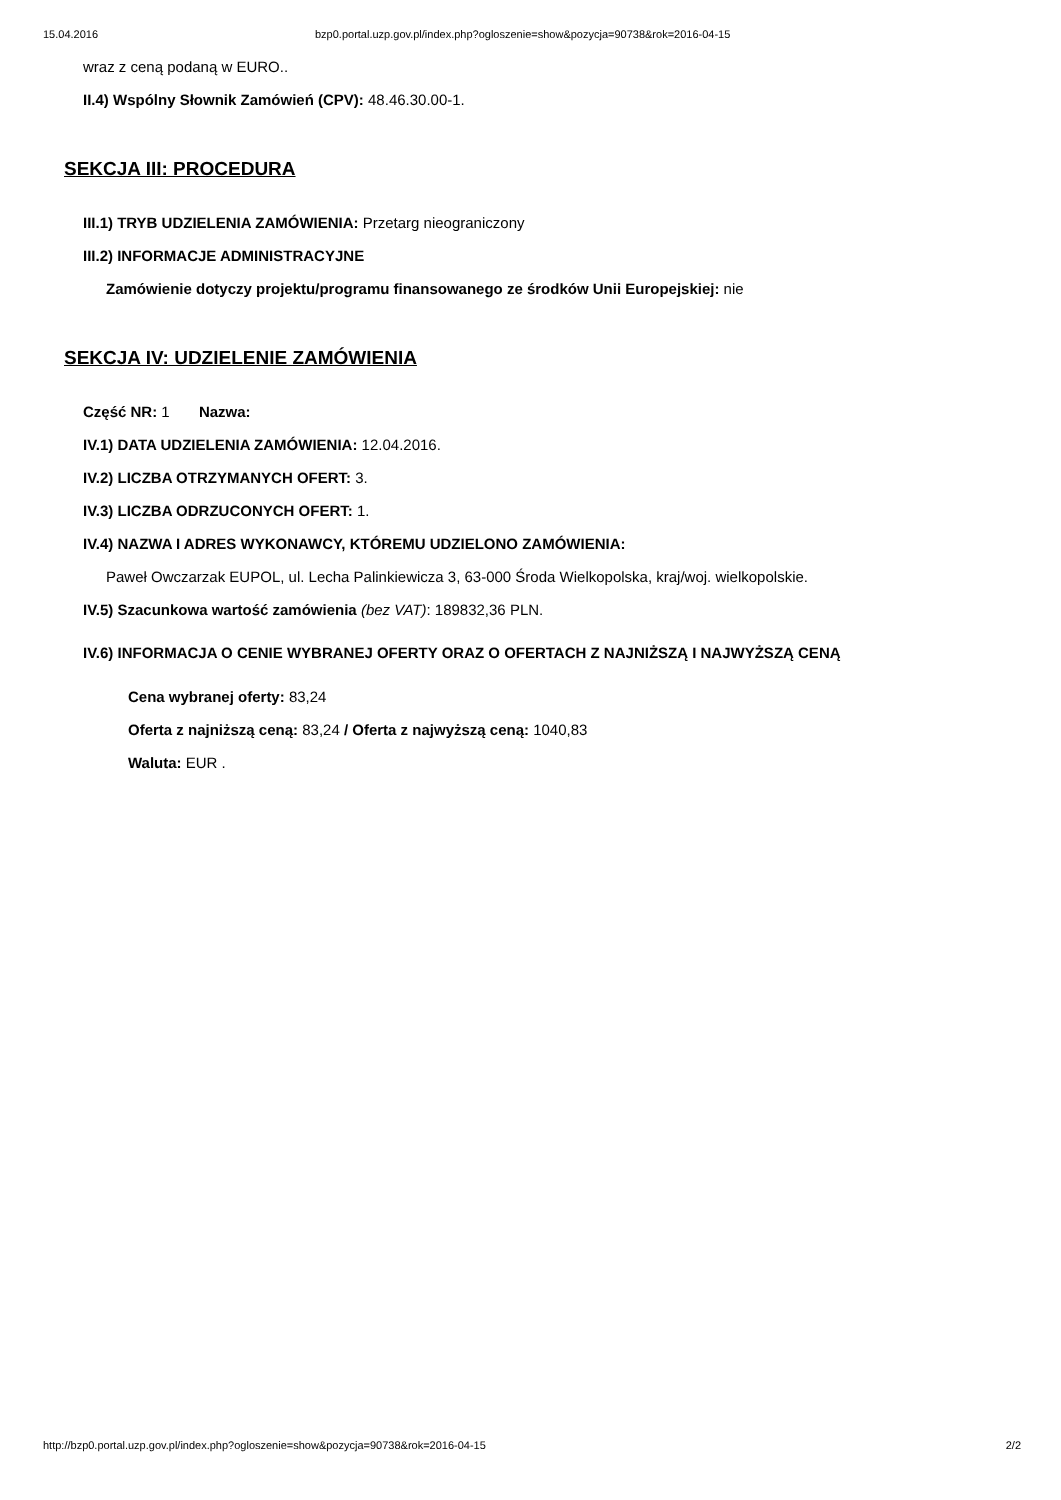15.04.2016 bzp0.portal.uzp.gov.pl/index.php?ogloszenie=show&pozycja=90738&rok=2016-04-15
wraz z ceną podaną w EURO..
II.4) Wspólny Słownik Zamówień (CPV): 48.46.30.00-1.
SEKCJA III: PROCEDURA
III.1) TRYB UDZIELENIA ZAMÓWIENIA: Przetarg nieograniczony
III.2) INFORMACJE ADMINISTRACYJNE
Zamówienie dotyczy projektu/programu finansowanego ze środków Unii Europejskiej: nie
SEKCJA IV: UDZIELENIE ZAMÓWIENIA
Część NR: 1 Nazwa:
IV.1) DATA UDZIELENIA ZAMÓWIENIA: 12.04.2016.
IV.2) LICZBA OTRZYMANYCH OFERT: 3.
IV.3) LICZBA ODRZUCONYCH OFERT: 1.
IV.4) NAZWA I ADRES WYKONAWCY, KTÓREMU UDZIELONO ZAMÓWIENIA:
Paweł Owczarzak EUPOL, ul. Lecha Palinkiewicza 3, 63-000 Środa Wielkopolska, kraj/woj. wielkopolskie.
IV.5) Szacunkowa wartość zamówienia (bez VAT): 189832,36 PLN.
IV.6) INFORMACJA O CENIE WYBRANEJ OFERTY ORAZ O OFERTACH Z NAJNIŻSZĄ I NAJWYŻSZĄ CENĄ
Cena wybranej oferty: 83,24
Oferta z najniższą ceną: 83,24 / Oferta z najwyższą ceną: 1040,83
Waluta: EUR .
http://bzp0.portal.uzp.gov.pl/index.php?ogloszenie=show&pozycja=90738&rok=2016-04-15 2/2